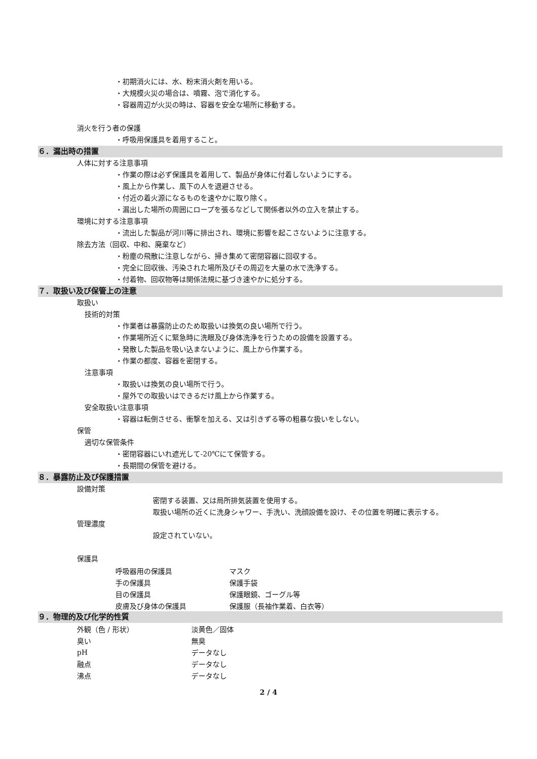・初期消火には、水、粉末消火剤を用いる。
・大規模火災の場合は、噴霧、泡で消化する。
・容器周辺が火災の時は、容器を安全な場所に移動する。
消火を行う者の保護
・呼吸用保護具を着用すること。
６．漏出時の措置
人体に対する注意事項
・作業の際は必ず保護具を着用して、製品が身体に付着しないようにする。
・風上から作業し、風下の人を退避させる。
・付近の着火源になるものを速やかに取り除く。
・漏出した場所の周囲にロープを張るなどして関係者以外の立入を禁止する。
環境に対する注意事項
・流出した製品が河川等に排出され、環境に影響を起こさないように注意する。
除去方法（回収、中和、廃棄など）
・粉塵の飛散に注意しながら、掃き集めて密閉容器に回収する。
・完全に回収後、汚染された場所及びその周辺を大量の水で洗浄する。
・付着物、回収物等は関係法規に基づき速やかに処分する。
７．取扱い及び保管上の注意
取扱い
技術的対策
・作業者は暴露防止のため取扱いは換気の良い場所で行う。
・作業場所近くに緊急時に洗眼及び身体洗浄を行うための設備を設置する。
・発散した製品を吸い込まないように、風上から作業する。
・作業の都度、容器を密閉する。
注意事項
・取扱いは換気の良い場所で行う。
・屋外での取扱いはできるだけ風上から作業する。
安全取扱い注意事項
・容器は転倒させる、衝撃を加える、又は引きずる等の粗暴な扱いをしない。
保管
適切な保管条件
・密閉容器にいれ遮光して-20℃にて保管する。
・長期間の保管を避ける。
８．暴露防止及び保護措置
設備対策
密閉する装置、又は局所排気装置を使用する。
取扱い場所の近くに洗身シャワー、手洗い、洗顔設備を設け、その位置を明確に表示する。
管理濃度
設定されていない。
保護具
| 呼吸器用の保護具 | マスク |
| 手の保護具 | 保護手袋 |
| 目の保護具 | 保護眼鏡、ゴーグル等 |
| 皮膚及び身体の保護具 | 保護服（長袖作業着、白衣等） |
９．物理的及び化学的性質
| 外観（色 / 形状） | 淡黄色／固体 |
| 臭い | 無臭 |
| pH | データなし |
| 融点 | データなし |
| 沸点 | データなし |
2 / 4